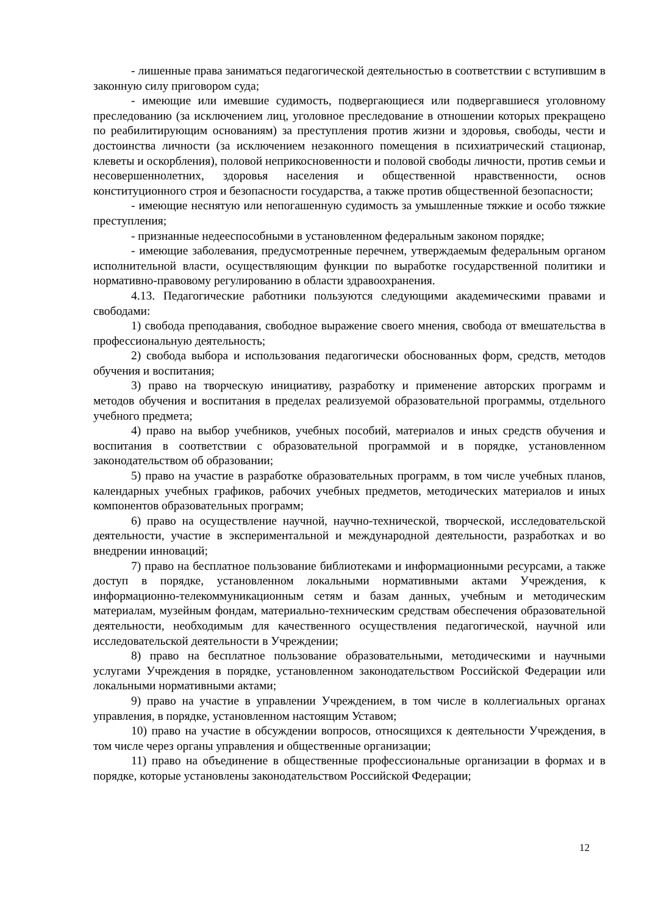- лишенные права заниматься педагогической деятельностью в соответствии с вступившим в законную силу приговором суда;
- имеющие или имевшие судимость, подвергающиеся или подвергавшиеся уголовному преследованию (за исключением лиц, уголовное преследование в отношении которых прекращено по реабилитирующим основаниям) за преступления против жизни и здоровья, свободы, чести и достоинства личности (за исключением незаконного помещения в психиатрический стационар, клеветы и оскорбления), половой неприкосновенности и половой свободы личности, против семьи и несовершеннолетних, здоровья населения и общественной нравственности, основ конституционного строя и безопасности государства, а также против общественной безопасности;
- имеющие неснятую или непогашенную судимость за умышленные тяжкие и особо тяжкие преступления;
- признанные недееспособными в установленном федеральным законом порядке;
- имеющие заболевания, предусмотренные перечнем, утверждаемым федеральным органом исполнительной власти, осуществляющим функции по выработке государственной политики и нормативно-правовому регулированию в области здравоохранения.
4.13. Педагогические работники пользуются следующими академическими правами и свободами:
1) свобода преподавания, свободное выражение своего мнения, свобода от вмешательства в профессиональную деятельность;
2) свобода выбора и использования педагогически обоснованных форм, средств, методов обучения и воспитания;
3) право на творческую инициативу, разработку и применение авторских программ и методов обучения и воспитания в пределах реализуемой образовательной программы, отдельного учебного предмета;
4) право на выбор учебников, учебных пособий, материалов и иных средств обучения и воспитания в соответствии с образовательной программой и в порядке, установленном законодательством об образовании;
5) право на участие в разработке образовательных программ, в том числе учебных планов, календарных учебных графиков, рабочих учебных предметов, методических материалов и иных компонентов образовательных программ;
6) право на осуществление научной, научно-технической, творческой, исследовательской деятельности, участие в экспериментальной и международной деятельности, разработках и во внедрении инноваций;
7) право на бесплатное пользование библиотеками и информационными ресурсами, а также доступ в порядке, установленном локальными нормативными актами Учреждения, к информационно-телекоммуникационным сетям и базам данных, учебным и методическим материалам, музейным фондам, материально-техническим средствам обеспечения образовательной деятельности, необходимым для качественного осуществления педагогической, научной или исследовательской деятельности в Учреждении;
8) право на бесплатное пользование образовательными, методическими и научными услугами Учреждения в порядке, установленном законодательством Российской Федерации или локальными нормативными актами;
9) право на участие в управлении Учреждением, в том числе в коллегиальных органах управления, в порядке, установленном настоящим Уставом;
10) право на участие в обсуждении вопросов, относящихся к деятельности Учреждения, в том числе через органы управления и общественные организации;
11) право на объединение в общественные профессиональные организации в формах и в порядке, которые установлены законодательством Российской Федерации;
12